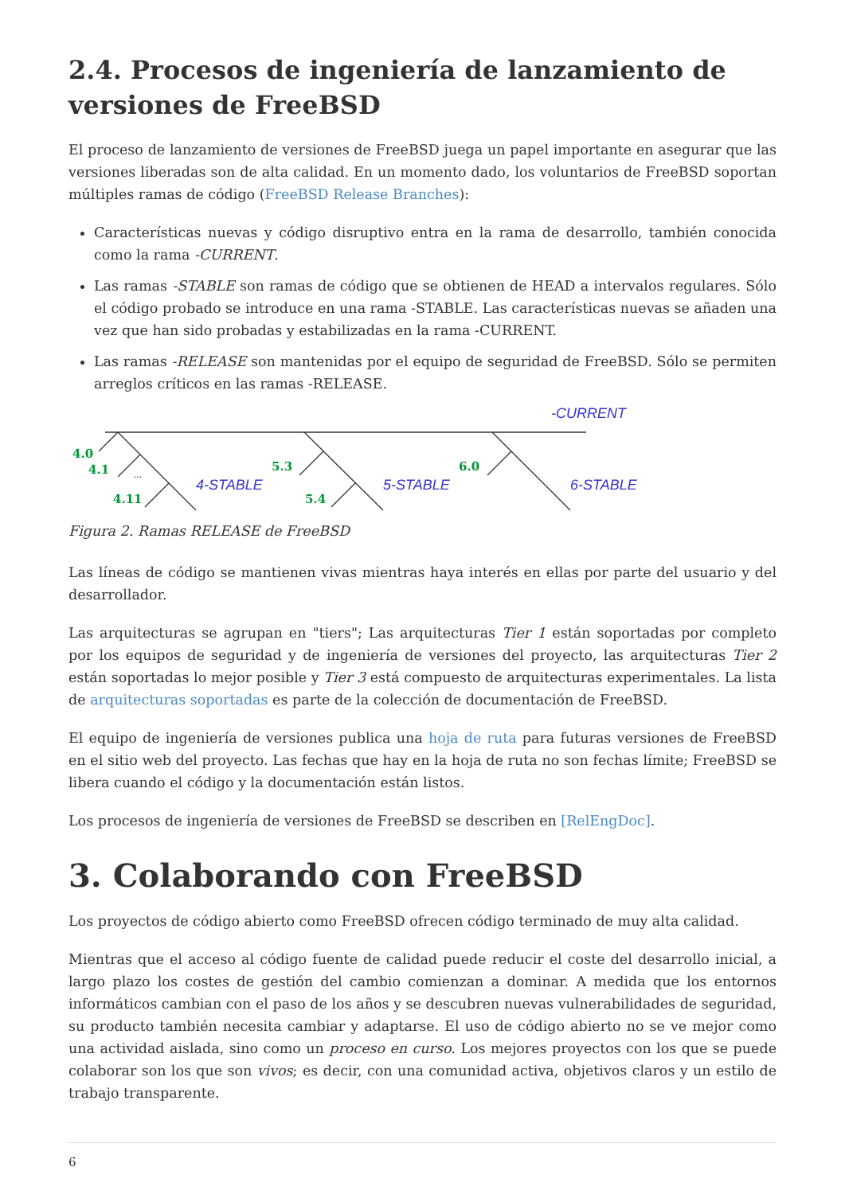2.4. Procesos de ingeniería de lanzamiento de versiones de FreeBSD
El proceso de lanzamiento de versiones de FreeBSD juega un papel importante en asegurar que las versiones liberadas son de alta calidad. En un momento dado, los voluntarios de FreeBSD soportan múltiples ramas de código (FreeBSD Release Branches):
Características nuevas y código disruptivo entra en la rama de desarrollo, también conocida como la rama -CURRENT.
Las ramas -STABLE son ramas de código que se obtienen de HEAD a intervalos regulares. Sólo el código probado se introduce en una rama -STABLE. Las características nuevas se añaden una vez que han sido probadas y estabilizadas en la rama -CURRENT.
Las ramas -RELEASE son mantenidas por el equipo de seguridad de FreeBSD. Sólo se permiten arreglos críticos en las ramas -RELEASE.
-CURRENT
4.0
4.1
4.11
5.3
5.4
6.0
...
4-STABLE
5-STABLE
6-STABLE
Figura 2. Ramas RELEASE de FreeBSD
Las líneas de código se mantienen vivas mientras haya interés en ellas por parte del usuario y del desarrollador.
Las arquitecturas se agrupan en "tiers"; Las arquitecturas Tier 1 están soportadas por completo por los equipos de seguridad y de ingeniería de versiones del proyecto, las arquitecturas Tier 2 están soportadas lo mejor posible y Tier 3 está compuesto de arquitecturas experimentales. La lista de arquitecturas soportadas es parte de la colección de documentación de FreeBSD.
El equipo de ingeniería de versiones publica una hoja de ruta para futuras versiones de FreeBSD en el sitio web del proyecto. Las fechas que hay en la hoja de ruta no son fechas límite; FreeBSD se libera cuando el código y la documentación están listos.
Los procesos de ingeniería de versiones de FreeBSD se describen en [RelEngDoc].
3. Colaborando con FreeBSD
Los proyectos de código abierto como FreeBSD ofrecen código terminado de muy alta calidad.
Mientras que el acceso al código fuente de calidad puede reducir el coste del desarrollo inicial, a largo plazo los costes de gestión del cambio comienzan a dominar. A medida que los entornos informáticos cambian con el paso de los años y se descubren nuevas vulnerabilidades de seguridad, su producto también necesita cambiar y adaptarse. El uso de código abierto no se ve mejor como una actividad aislada, sino como un proceso en curso. Los mejores proyectos con los que se puede colaborar son los que son vivos; es decir, con una comunidad activa, objetivos claros y un estilo de trabajo transparente.
6